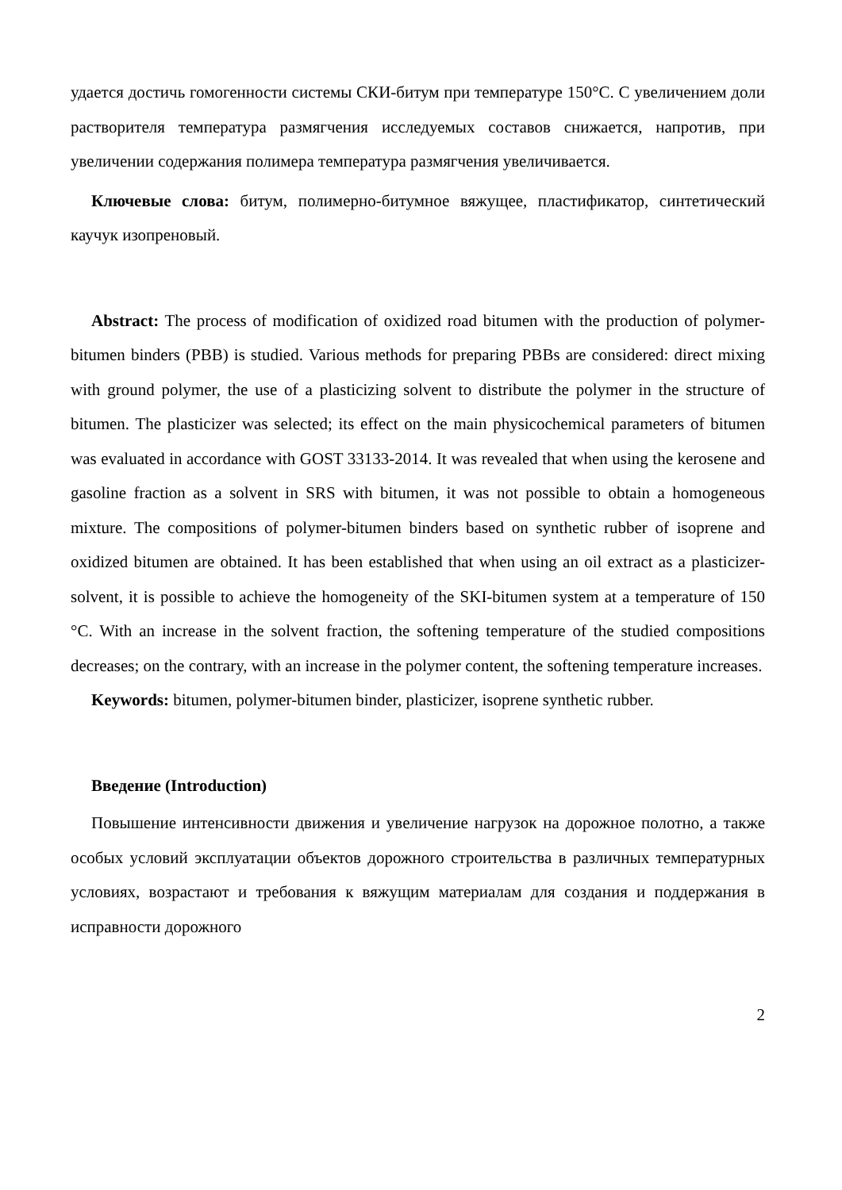удается достичь гомогенности системы СКИ-битум при температуре 150°C. С увеличением доли растворителя температура размягчения исследуемых составов снижается, напротив, при увеличении содержания полимера температура размягчения увеличивается.
Ключевые слова: битум, полимерно-битумное вяжущее, пластификатор, синтетический каучук изопреновый.
Abstract: The process of modification of oxidized road bitumen with the production of polymer-bitumen binders (PBB) is studied. Various methods for preparing PBBs are considered: direct mixing with ground polymer, the use of a plasticizing solvent to distribute the polymer in the structure of bitumen. The plasticizer was selected; its effect on the main physicochemical parameters of bitumen was evaluated in accordance with GOST 33133-2014. It was revealed that when using the kerosene and gasoline fraction as a solvent in SRS with bitumen, it was not possible to obtain a homogeneous mixture. The compositions of polymer-bitumen binders based on synthetic rubber of isoprene and oxidized bitumen are obtained. It has been established that when using an oil extract as a plasticizer-solvent, it is possible to achieve the homogeneity of the SKI-bitumen system at a temperature of 150 °C. With an increase in the solvent fraction, the softening temperature of the studied compositions decreases; on the contrary, with an increase in the polymer content, the softening temperature increases.
Keywords: bitumen, polymer-bitumen binder, plasticizer, isoprene synthetic rubber.
Введение (Introduction)
Повышение интенсивности движения и увеличение нагрузок на дорожное полотно, а также особых условий эксплуатации объектов дорожного строительства в различных температурных условиях, возрастают и требования к вяжущим материалам для создания и поддержания в исправности дорожного
2